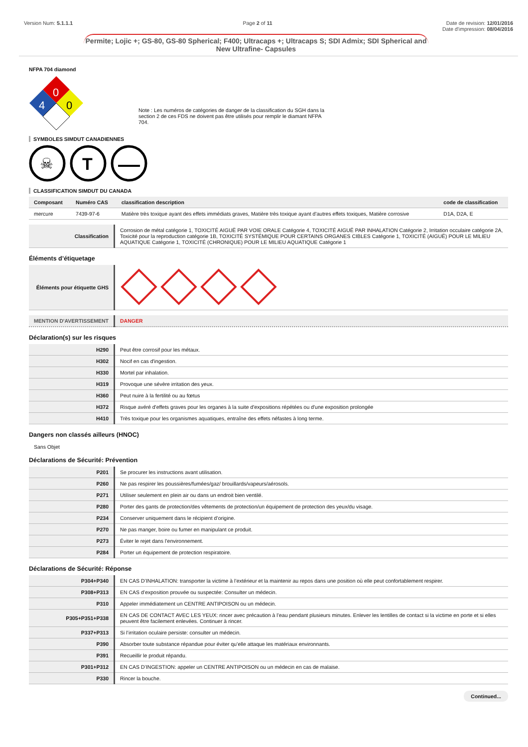Version Num: 5.1.1.1 Page 2 of 11 Date de revision: 12/01/2016
Date d'impression: 08/04/2016
Permite; Lojic +; GS-80, GS-80 Spherical; F400; Ultracaps +; Ultracaps S; SDI Admix; SDI Spherical and New Ultrafine- Capsules
NFPA 704 diamond
0
4
0
Note : Les numéros de catégories de danger de la classification du SGH dans la section 2 de ces FDS ne doivent pas être utilisés pour remplir le diamant NFPA 704.
SYMBOLES SIMDUT CANADIENNES
☠
T
CLASSIFICATION SIMDUT DU CANADA
| Composant | Numéro CAS | classification description | code de classification |
| --- | --- | --- | --- |
| mercure | 7439-97-6 | Matière très toxique ayant des effets immédiats graves, Matière très toxique ayant d'autres effets toxiques, Matière corrosive | D1A, D2A, E |
| Classification | Corrosion de métal catégorie 1, TOXICITÉ AIGUË PAR VOIE ORALE Catégorie 4, TOXICITÉ AIGUË PAR INHALATION Catégorie 2, Irritation occulaire catégorie 2A, Toxicité pour la reproduction catégorie 1B, TOXICITÉ SYSTÉMIQUE POUR CERTAINS ORGANES CIBLES Catégorie 1, TOXICITÉ (AIGUË) POUR LE MILIEU AQUATIQUE Catégorie 1, TOXICITÉ (CHRONIQUE) POUR LE MILIEU AQUATIQUE Catégorie 1 |
Éléments d’étiquetage
| Éléments pour étiquette GHS | |
| MENTION D'AVERTISSEMENT | DANGER |
Déclaration(s) sur les risques
| H290 | Peut être corrosif pour les métaux. |
| H302 | Nocif en cas d'ingestion. |
| H330 | Mortel par inhalation. |
| H319 | Provoque une sévère irritation des yeux. |
| H360 | Peut nuire à la fertilité ou au fœtus |
| H372 | Risque avéré d'effets graves pour les organes à la suite d'expositions répétées ou d'une exposition prolongée |
| H410 | Très toxique pour les organismes aquatiques, entraîne des effets néfastes à long terme. |
Dangers non classés ailleurs (HNOC)
Sans Objet
Déclarations de Sécurité: Prévention
| P201 | Se procurer les instructions avant utilisation. |
| P260 | Ne pas respirer les poussières/fumées/gaz/ brouillards/vapeurs/aérosols. |
| P271 | Utiliser seulement en plein air ou dans un endroit bien ventilé. |
| P280 | Porter des gants de protection/des vêtements de protection/un équipement de protection des yeux/du visage. |
| P234 | Conserver uniquement dans le récipient d’origine. |
| P270 | Ne pas manger, boire ou fumer en manipulant ce produit. |
| P273 | Éviter le rejet dans l’environnement. |
| P284 | Porter un équipement de protection respiratoire. |
Déclarations de Sécurité: Réponse
| P304+P340 | EN CAS D’INHALATION: transporter la victime à l’extérieur et la maintenir au repos dans une position où elle peut confortablement respirer. |
| P308+P313 | EN CAS d’exposition prouvée ou suspectée: Consulter un médecin. |
| P310 | Appeler immédiatement un CENTRE ANTIPOISON ou un médecin. |
| P305+P351+P338 | EN CAS DE CONTACT AVEC LES YEUX: rincer avec précaution à l’eau pendant plusieurs minutes. Enlever les lentilles de contact si la victime en porte et si elles peuvent être facilement enlevées. Continuer à rincer. |
| P337+P313 | Si l’irritation oculaire persiste: consulter un médecin. |
| P390 | Absorber toute substance répandue pour éviter qu’elle attaque les matériaux environnants. |
| P391 | Recueillir le produit répandu. |
| P301+P312 | EN CAS D’INGESTION: appeler un CENTRE ANTIPOISON ou un médecin en cas de malaise. |
| P330 | Rincer la bouche. |
Continued...